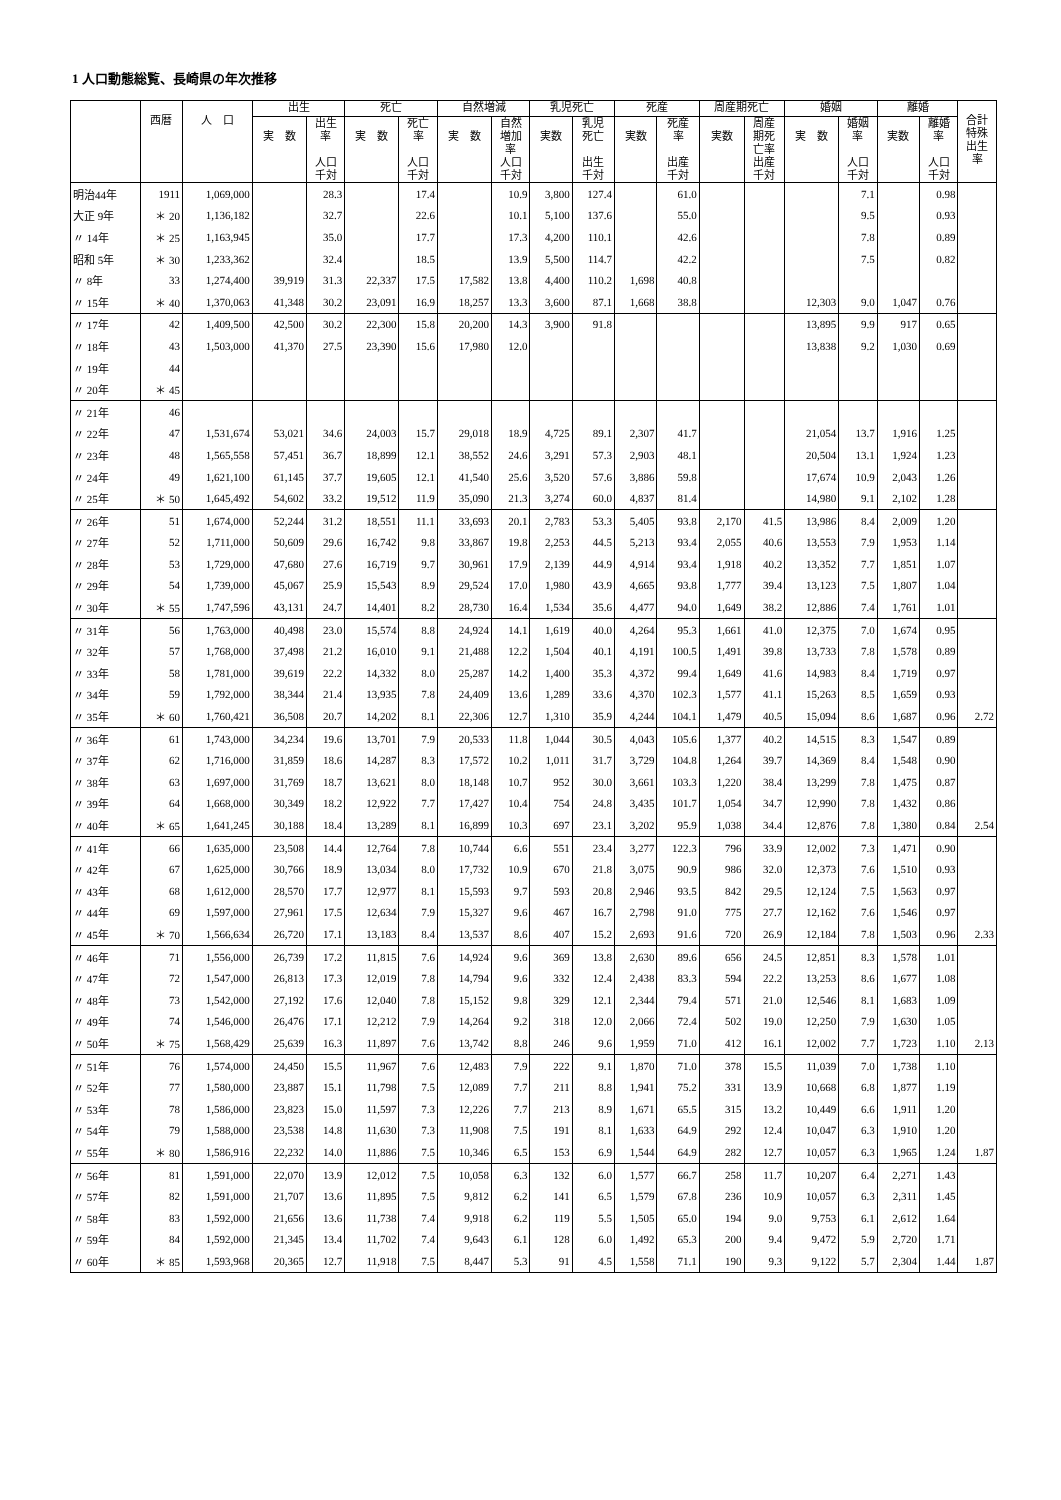1 人口動態総覧、長崎県の年次推移
| | 西暦 | 人 口 | 出生 | | 死亡 | | 自然増減 | | 乳児死亡 | | 死産 | | 周産期死亡 | | 婚姻 | | 離婚 | | 合計 特殊 出生 率 |
| --- | --- | --- | --- | --- | --- | --- | --- | --- | --- | --- | --- | --- | --- | --- | --- | --- | --- | --- | --- |
| | | | 実 数 | 出生 率 人口 千対 | 実 数 | 死亡 率 人口 千対 | 実 数 | 自然 増加 率 人口 千対 | 実数 | 乳児 死亡 出生 千対 | 実数 | 死産 率 出産 千対 | 実数 | 周産 期死 亡率 出産 千対 | 実 数 | 婚姻 率 人口 千対 | 実数 | 離婚 率 人口 千対 | |
| 明治44年 | 1911 | 1,069,000 | | 28.3 | | 17.4 | | 10.9 | 3,800 | 127.4 | | 61.0 | | | | 7.1 | | 0.98 | |
| 大正 9年 | ＊ 20 | 1,136,182 | | 32.7 | | 22.6 | | 10.1 | 5,100 | 137.6 | | 55.0 | | | | 9.5 | | 0.93 | |
| 〃 14年 | ＊ 25 | 1,163,945 | | 35.0 | | 17.7 | | 17.3 | 4,200 | 110.1 | | 42.6 | | | | 7.8 | | 0.89 | |
| 昭和 5年 | ＊ 30 | 1,233,362 | | 32.4 | | 18.5 | | 13.9 | 5,500 | 114.7 | | 42.2 | | | | 7.5 | | 0.82 | |
| 〃 8年 | 33 | 1,274,400 | 39,919 | 31.3 | 22,337 | 17.5 | 17,582 | 13.8 | 4,400 | 110.2 | 1,698 | 40.8 | | | | | | | |
| 〃 15年 | ＊ 40 | 1,370,063 | 41,348 | 30.2 | 23,091 | 16.9 | 18,257 | 13.3 | 3,600 | 87.1 | 1,668 | 38.8 | | | 12,303 | 9.0 | 1,047 | 0.76 | |
| 〃 17年 | 42 | 1,409,500 | 42,500 | 30.2 | 22,300 | 15.8 | 20,200 | 14.3 | 3,900 | 91.8 | | | | | 13,895 | 9.9 | 917 | 0.65 | |
| 〃 18年 | 43 | 1,503,000 | 41,370 | 27.5 | 23,390 | 15.6 | 17,980 | 12.0 | | | | | | | 13,838 | 9.2 | 1,030 | 0.69 | |
| 〃 19年 | 44 | | | | | | | | | | | | | | | | | | |
| 〃 20年 | ＊ 45 | | | | | | | | | | | | | | | | | | |
| 〃 21年 | 46 | | | | | | | | | | | | | | | | | | |
| 〃 22年 | 47 | 1,531,674 | 53,021 | 34.6 | 24,003 | 15.7 | 29,018 | 18.9 | 4,725 | 89.1 | 2,307 | 41.7 | | | 21,054 | 13.7 | 1,916 | 1.25 | |
| 〃 23年 | 48 | 1,565,558 | 57,451 | 36.7 | 18,899 | 12.1 | 38,552 | 24.6 | 3,291 | 57.3 | 2,903 | 48.1 | | | 20,504 | 13.1 | 1,924 | 1.23 | |
| 〃 24年 | 49 | 1,621,100 | 61,145 | 37.7 | 19,605 | 12.1 | 41,540 | 25.6 | 3,520 | 57.6 | 3,886 | 59.8 | | | 17,674 | 10.9 | 2,043 | 1.26 | |
| 〃 25年 | ＊ 50 | 1,645,492 | 54,602 | 33.2 | 19,512 | 11.9 | 35,090 | 21.3 | 3,274 | 60.0 | 4,837 | 81.4 | | | 14,980 | 9.1 | 2,102 | 1.28 | |
| 〃 26年 | 51 | 1,674,000 | 52,244 | 31.2 | 18,551 | 11.1 | 33,693 | 20.1 | 2,783 | 53.3 | 5,405 | 93.8 | 2,170 | 41.5 | 13,986 | 8.4 | 2,009 | 1.20 | |
| 〃 27年 | 52 | 1,711,000 | 50,609 | 29.6 | 16,742 | 9.8 | 33,867 | 19.8 | 2,253 | 44.5 | 5,213 | 93.4 | 2,055 | 40.6 | 13,553 | 7.9 | 1,953 | 1.14 | |
| 〃 28年 | 53 | 1,729,000 | 47,680 | 27.6 | 16,719 | 9.7 | 30,961 | 17.9 | 2,139 | 44.9 | 4,914 | 93.4 | 1,918 | 40.2 | 13,352 | 7.7 | 1,851 | 1.07 | |
| 〃 29年 | 54 | 1,739,000 | 45,067 | 25.9 | 15,543 | 8.9 | 29,524 | 17.0 | 1,980 | 43.9 | 4,665 | 93.8 | 1,777 | 39.4 | 13,123 | 7.5 | 1,807 | 1.04 | |
| 〃 30年 | ＊ 55 | 1,747,596 | 43,131 | 24.7 | 14,401 | 8.2 | 28,730 | 16.4 | 1,534 | 35.6 | 4,477 | 94.0 | 1,649 | 38.2 | 12,886 | 7.4 | 1,761 | 1.01 | |
| 〃 31年 | 56 | 1,763,000 | 40,498 | 23.0 | 15,574 | 8.8 | 24,924 | 14.1 | 1,619 | 40.0 | 4,264 | 95.3 | 1,661 | 41.0 | 12,375 | 7.0 | 1,674 | 0.95 | |
| 〃 32年 | 57 | 1,768,000 | 37,498 | 21.2 | 16,010 | 9.1 | 21,488 | 12.2 | 1,504 | 40.1 | 4,191 | 100.5 | 1,491 | 39.8 | 13,733 | 7.8 | 1,578 | 0.89 | |
| 〃 33年 | 58 | 1,781,000 | 39,619 | 22.2 | 14,332 | 8.0 | 25,287 | 14.2 | 1,400 | 35.3 | 4,372 | 99.4 | 1,649 | 41.6 | 14,983 | 8.4 | 1,719 | 0.97 | |
| 〃 34年 | 59 | 1,792,000 | 38,344 | 21.4 | 13,935 | 7.8 | 24,409 | 13.6 | 1,289 | 33.6 | 4,370 | 102.3 | 1,577 | 41.1 | 15,263 | 8.5 | 1,659 | 0.93 | |
| 〃 35年 | ＊ 60 | 1,760,421 | 36,508 | 20.7 | 14,202 | 8.1 | 22,306 | 12.7 | 1,310 | 35.9 | 4,244 | 104.1 | 1,479 | 40.5 | 15,094 | 8.6 | 1,687 | 0.96 | 2.72 |
| 〃 36年 | 61 | 1,743,000 | 34,234 | 19.6 | 13,701 | 7.9 | 20,533 | 11.8 | 1,044 | 30.5 | 4,043 | 105.6 | 1,377 | 40.2 | 14,515 | 8.3 | 1,547 | 0.89 | |
| 〃 37年 | 62 | 1,716,000 | 31,859 | 18.6 | 14,287 | 8.3 | 17,572 | 10.2 | 1,011 | 31.7 | 3,729 | 104.8 | 1,264 | 39.7 | 14,369 | 8.4 | 1,548 | 0.90 | |
| 〃 38年 | 63 | 1,697,000 | 31,769 | 18.7 | 13,621 | 8.0 | 18,148 | 10.7 | 952 | 30.0 | 3,661 | 103.3 | 1,220 | 38.4 | 13,299 | 7.8 | 1,475 | 0.87 | |
| 〃 39年 | 64 | 1,668,000 | 30,349 | 18.2 | 12,922 | 7.7 | 17,427 | 10.4 | 754 | 24.8 | 3,435 | 101.7 | 1,054 | 34.7 | 12,990 | 7.8 | 1,432 | 0.86 | |
| 〃 40年 | ＊ 65 | 1,641,245 | 30,188 | 18.4 | 13,289 | 8.1 | 16,899 | 10.3 | 697 | 23.1 | 3,202 | 95.9 | 1,038 | 34.4 | 12,876 | 7.8 | 1,380 | 0.84 | 2.54 |
| 〃 41年 | 66 | 1,635,000 | 23,508 | 14.4 | 12,764 | 7.8 | 10,744 | 6.6 | 551 | 23.4 | 3,277 | 122.3 | 796 | 33.9 | 12,002 | 7.3 | 1,471 | 0.90 | |
| 〃 42年 | 67 | 1,625,000 | 30,766 | 18.9 | 13,034 | 8.0 | 17,732 | 10.9 | 670 | 21.8 | 3,075 | 90.9 | 986 | 32.0 | 12,373 | 7.6 | 1,510 | 0.93 | |
| 〃 43年 | 68 | 1,612,000 | 28,570 | 17.7 | 12,977 | 8.1 | 15,593 | 9.7 | 593 | 20.8 | 2,946 | 93.5 | 842 | 29.5 | 12,124 | 7.5 | 1,563 | 0.97 | |
| 〃 44年 | 69 | 1,597,000 | 27,961 | 17.5 | 12,634 | 7.9 | 15,327 | 9.6 | 467 | 16.7 | 2,798 | 91.0 | 775 | 27.7 | 12,162 | 7.6 | 1,546 | 0.97 | |
| 〃 45年 | ＊ 70 | 1,566,634 | 26,720 | 17.1 | 13,183 | 8.4 | 13,537 | 8.6 | 407 | 15.2 | 2,693 | 91.6 | 720 | 26.9 | 12,184 | 7.8 | 1,503 | 0.96 | 2.33 |
| 〃 46年 | 71 | 1,556,000 | 26,739 | 17.2 | 11,815 | 7.6 | 14,924 | 9.6 | 369 | 13.8 | 2,630 | 89.6 | 656 | 24.5 | 12,851 | 8.3 | 1,578 | 1.01 | |
| 〃 47年 | 72 | 1,547,000 | 26,813 | 17.3 | 12,019 | 7.8 | 14,794 | 9.6 | 332 | 12.4 | 2,438 | 83.3 | 594 | 22.2 | 13,253 | 8.6 | 1,677 | 1.08 | |
| 〃 48年 | 73 | 1,542,000 | 27,192 | 17.6 | 12,040 | 7.8 | 15,152 | 9.8 | 329 | 12.1 | 2,344 | 79.4 | 571 | 21.0 | 12,546 | 8.1 | 1,683 | 1.09 | |
| 〃 49年 | 74 | 1,546,000 | 26,476 | 17.1 | 12,212 | 7.9 | 14,264 | 9.2 | 318 | 12.0 | 2,066 | 72.4 | 502 | 19.0 | 12,250 | 7.9 | 1,630 | 1.05 | |
| 〃 50年 | ＊ 75 | 1,568,429 | 25,639 | 16.3 | 11,897 | 7.6 | 13,742 | 8.8 | 246 | 9.6 | 1,959 | 71.0 | 412 | 16.1 | 12,002 | 7.7 | 1,723 | 1.10 | 2.13 |
| 〃 51年 | 76 | 1,574,000 | 24,450 | 15.5 | 11,967 | 7.6 | 12,483 | 7.9 | 222 | 9.1 | 1,870 | 71.0 | 378 | 15.5 | 11,039 | 7.0 | 1,738 | 1.10 | |
| 〃 52年 | 77 | 1,580,000 | 23,887 | 15.1 | 11,798 | 7.5 | 12,089 | 7.7 | 211 | 8.8 | 1,941 | 75.2 | 331 | 13.9 | 10,668 | 6.8 | 1,877 | 1.19 | |
| 〃 53年 | 78 | 1,586,000 | 23,823 | 15.0 | 11,597 | 7.3 | 12,226 | 7.7 | 213 | 8.9 | 1,671 | 65.5 | 315 | 13.2 | 10,449 | 6.6 | 1,911 | 1.20 | |
| 〃 54年 | 79 | 1,588,000 | 23,538 | 14.8 | 11,630 | 7.3 | 11,908 | 7.5 | 191 | 8.1 | 1,633 | 64.9 | 292 | 12.4 | 10,047 | 6.3 | 1,910 | 1.20 | |
| 〃 55年 | ＊ 80 | 1,586,916 | 22,232 | 14.0 | 11,886 | 7.5 | 10,346 | 6.5 | 153 | 6.9 | 1,544 | 64.9 | 282 | 12.7 | 10,057 | 6.3 | 1,965 | 1.24 | 1.87 |
| 〃 56年 | 81 | 1,591,000 | 22,070 | 13.9 | 12,012 | 7.5 | 10,058 | 6.3 | 132 | 6.0 | 1,577 | 66.7 | 258 | 11.7 | 10,207 | 6.4 | 2,271 | 1.43 | |
| 〃 57年 | 82 | 1,591,000 | 21,707 | 13.6 | 11,895 | 7.5 | 9,812 | 6.2 | 141 | 6.5 | 1,579 | 67.8 | 236 | 10.9 | 10,057 | 6.3 | 2,311 | 1.45 | |
| 〃 58年 | 83 | 1,592,000 | 21,656 | 13.6 | 11,738 | 7.4 | 9,918 | 6.2 | 119 | 5.5 | 1,505 | 65.0 | 194 | 9.0 | 9,753 | 6.1 | 2,612 | 1.64 | |
| 〃 59年 | 84 | 1,592,000 | 21,345 | 13.4 | 11,702 | 7.4 | 9,643 | 6.1 | 128 | 6.0 | 1,492 | 65.3 | 200 | 9.4 | 9,472 | 5.9 | 2,720 | 1.71 | |
| 〃 60年 | ＊ 85 | 1,593,968 | 20,365 | 12.7 | 11,918 | 7.5 | 8,447 | 5.3 | 91 | 4.5 | 1,558 | 71.1 | 190 | 9.3 | 9,122 | 5.7 | 2,304 | 1.44 | 1.87 |